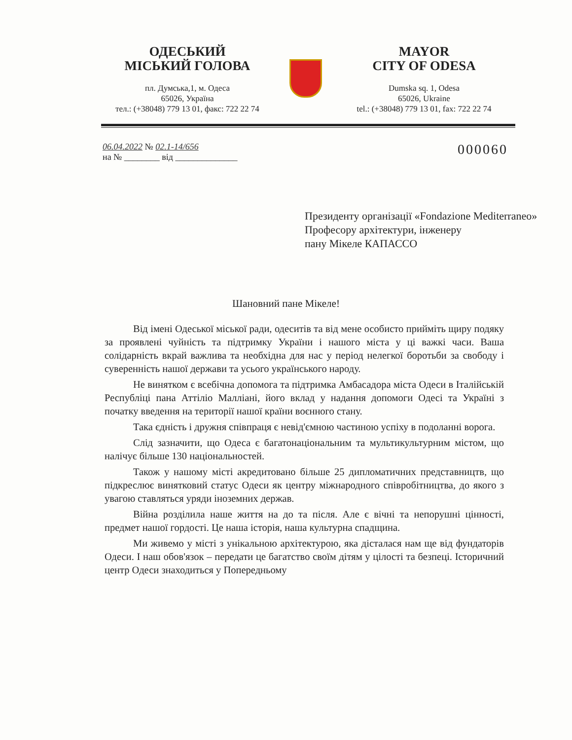ОДЕСЬКИЙ
МІСЬКИЙ ГОЛОВА
пл. Думська,1, м. Одеса
65026, Україна
тел.: (+38048) 779 13 01, факс: 722 22 74
MAYOR
CITY OF ODESA
Dumska sq. 1, Odesa
65026, Ukraine
tel.: (+38048) 779 13 01, fax: 722 22 74
06.04.2022 № 02.1-14/656
на № ________ від ______________
000060
Президенту організації «Fondazione Mediterraneo»
Професору архітектури, інженеру
пану Мікеле КАПАССО
Шановний пане Мікеле!
Від імені Одеської міської ради, одеситів та від мене особисто прийміть щиру подяку за проявлені чуйність та підтримку України і нашого міста у ці важкі часи. Ваша солідарність вкрай важлива та необхідна для нас у період нелегкої боротьби за свободу і суверенність нашої держави та усього українського народу.
Не винятком є всебічна допомога та підтримка Амбасадора міста Одеси в Італійській Республіці пана Аттіліо Малліані, його вклад у надання допомоги Одесі та Україні з початку введення на території нашої країни воєнного стану.
Така єдність і дружня співпраця є невід'ємною частиною успіху в подоланні ворога.
Слід зазначити, що Одеса є багатонаціональним та мультикультурним містом, що налічує більше 130 національностей.
Також у нашому місті акредитовано більше 25 дипломатичних представництв, що підкреслює винятковий статус Одеси як центру міжнародного співробітництва, до якого з увагою ставляться уряди іноземних держав.
Війна розділила наше життя на до та після. Але є вічні та непорушні цінності, предмет нашої гордості. Це наша історія, наша культурна спадщина.
Ми живемо у місті з унікальною архітектурою, яка дісталася нам ще від фундаторів Одеси. І наш обов'язок – передати це багатство своїм дітям у цілості та безпеці. Історичний центр Одеси знаходиться у Попередньому